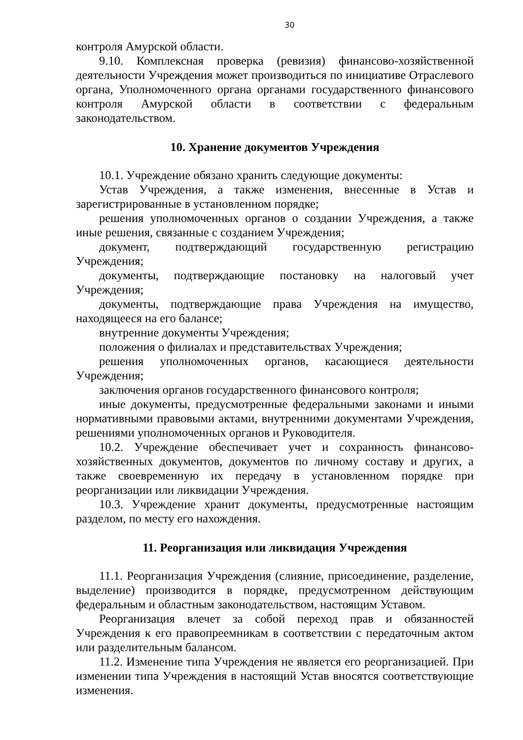30
контроля Амурской области.
9.10. Комплексная проверка (ревизия) финансово-хозяйственной деятельности Учреждения может производиться по инициативе Отраслевого органа, Уполномоченного органа органами государственного финансового контроля Амурской области в соответствии с федеральным законодательством.
10. Хранение документов Учреждения
10.1. Учреждение обязано хранить следующие документы:
Устав Учреждения, а также изменения, внесенные в Устав и зарегистрированные в установленном порядке;
решения уполномоченных органов о создании Учреждения, а также иные решения, связанные с созданием Учреждения;
документ, подтверждающий государственную регистрацию Учреждения;
документы, подтверждающие постановку на налоговый учет Учреждения;
документы, подтверждающие права Учреждения на имущество, находящееся на его балансе;
внутренние документы Учреждения;
положения о филиалах и представительствах Учреждения;
решения уполномоченных органов, касающиеся деятельности Учреждения;
заключения органов государственного финансового контроля;
иные документы, предусмотренные федеральными законами и иными нормативными правовыми актами, внутренними документами Учреждения, решениями уполномоченных органов и Руководителя.
10.2. Учреждение обеспечивает учет и сохранность финансово-хозяйственных документов, документов по личному составу и других, а также своевременную их передачу в установленном порядке при реорганизации или ликвидации Учреждения.
10.3. Учреждение хранит документы, предусмотренные настоящим разделом, по месту его нахождения.
11. Реорганизация или ликвидация Учреждения
11.1. Реорганизация Учреждения (слияние, присоединение, разделение, выделение) производится в порядке, предусмотренном действующим федеральным и областным законодательством, настоящим Уставом.
Реорганизация влечет за собой переход прав и обязанностей Учреждения к его правопреемникам в соответствии с передаточным актом или разделительным балансом.
11.2. Изменение типа Учреждения не является его реорганизацией. При изменении типа Учреждения в настоящий Устав вносятся соответствующие изменения.